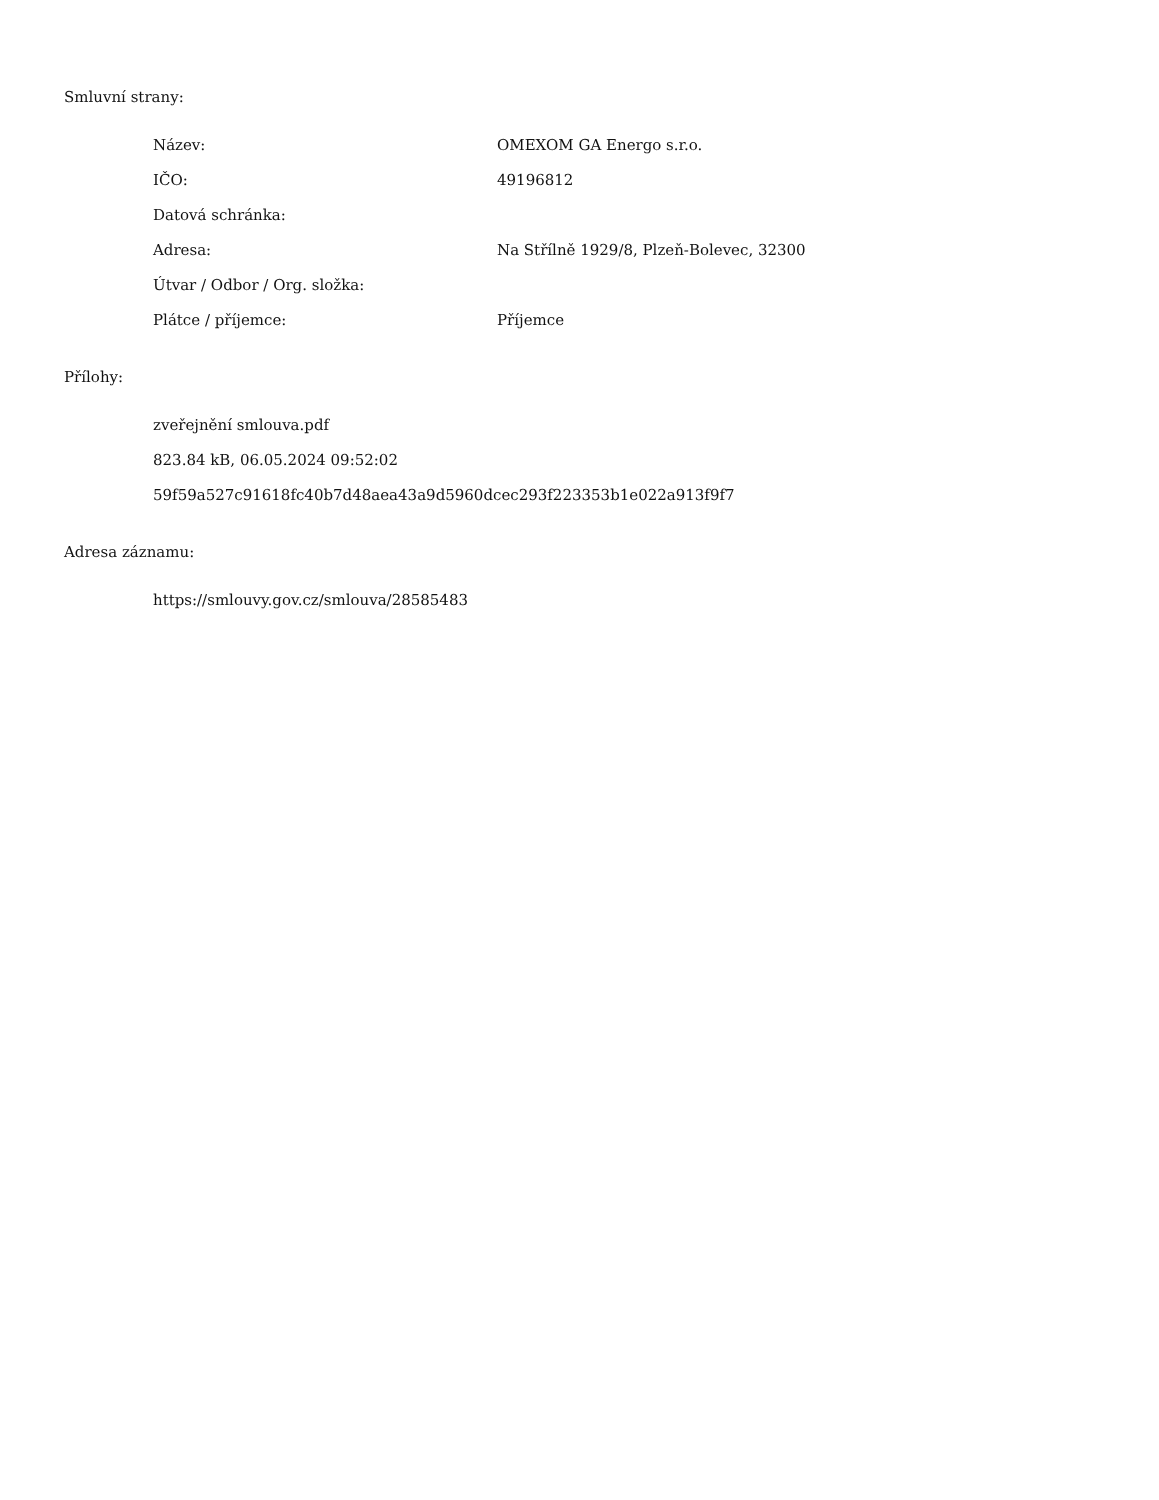Smluvní strany:
| Název: | OMEXOM GA Energo s.r.o. |
| IČO: | 49196812 |
| Datová schránka: | |
| Adresa: | Na Střílně 1929/8, Plzeň-Bolevec, 32300 |
| Útvar / Odbor / Org. složka: | |
| Plátce / příjemce: | Příjemce |
Přílohy:
zveřejnění smlouva.pdf
823.84 kB, 06.05.2024 09:52:02
59f59a527c91618fc40b7d48aea43a9d5960dcec293f223353b1e022a913f9f7
Adresa záznamu:
https://smlouvy.gov.cz/smlouva/28585483